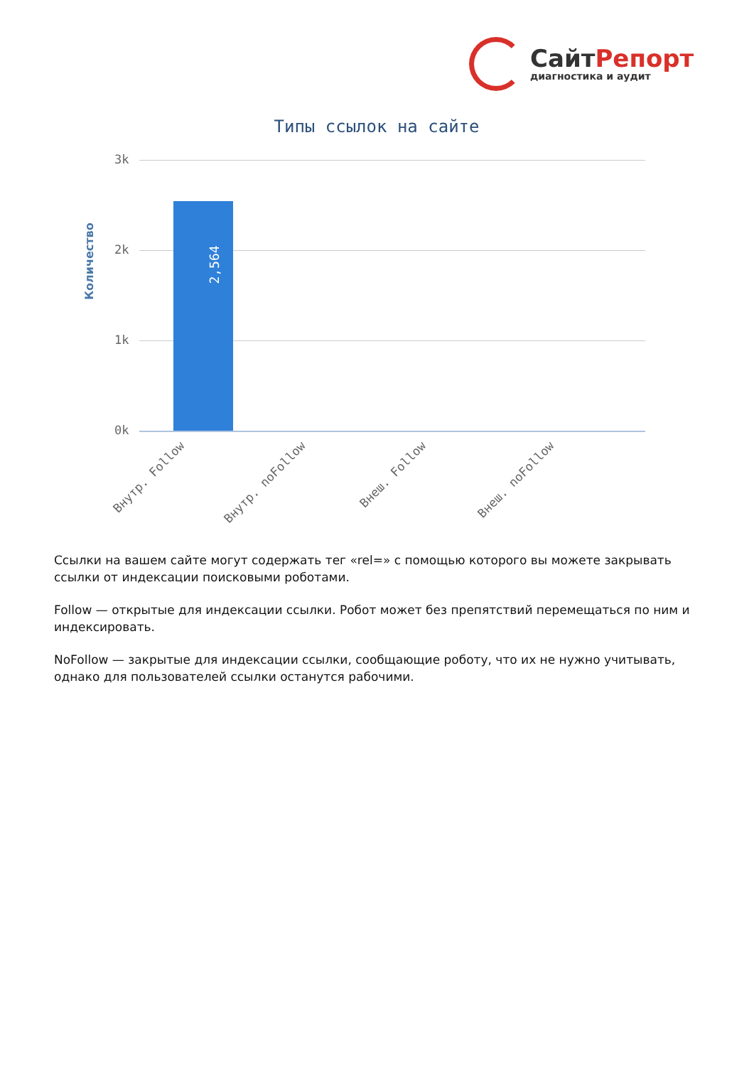СайтРепорт
диагностика и аудит
Типы ссылок на сайте
Количество
3k
2k
1k
0k
2,564
Внутр. Follow Внутр. noFollow Внеш. Follow Внеш. noFollow
Ссылки на вашем сайте могут содержать тег «rel=» с помощью которого вы можете закрывать ссылки от индексации поисковыми роботами.
Follow — открытые для индексации ссылки. Робот может без препятствий перемещаться по ним и индексировать.
NoFollow — закрытые для индексации ссылки, сообщающие роботу, что их не нужно учитывать, однако для пользователей ссылки останутся рабочими.